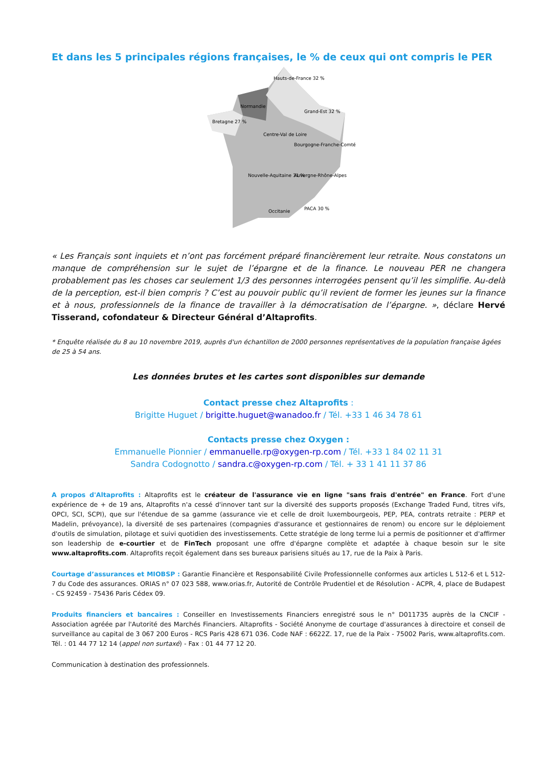Et dans les 5 principales régions françaises, le % de ceux qui ont compris le PER
Hauts-de-France 32 %
Normandie
Grand-Est 32 %
Bretagne 27 %
Centre-Val de Loire
Bourgogne-Franche-Comté
Nouvelle-Aquitaine 31 %
Auvergne-Rhône-Alpes
Occitanie
PACA 30 %
« Les Français sont inquiets et n’ont pas forcément préparé financièrement leur retraite. Nous constatons un manque de compréhension sur le sujet de l’épargne et de la finance. Le nouveau PER ne changera probablement pas les choses car seulement 1/3 des personnes interrogées pensent qu’il les simplifie. Au-delà de la perception, est-il bien compris ? C’est au pouvoir public qu’il revient de former les jeunes sur la finance et à nous, professionnels de la finance de travailler à la démocratisation de l’épargne. », déclare Hervé Tisserand, cofondateur & Directeur Général d’Altaprofits.
* Enquête réalisée du 8 au 10 novembre 2019, auprès d'un échantillon de 2000 personnes représentatives de la population française âgées de 25 à 54 ans.
Les données brutes et les cartes sont disponibles sur demande
Contact presse chez Altaprofits :
Brigitte Huguet / brigitte.huguet@wanadoo.fr / Tél. +33 1 46 34 78 61
Contacts presse chez Oxygen :
Emmanuelle Pionnier / emmanuelle.rp@oxygen-rp.com / Tél. +33 1 84 02 11 31
Sandra Codognotto / sandra.c@oxygen-rp.com / Tél. + 33 1 41 11 37 86
A propos d'Altaprofits : Altaprofits est le créateur de l'assurance vie en ligne "sans frais d'entrée" en France. Fort d'une expérience de + de 19 ans, Altaprofits n'a cessé d'innover tant sur la diversité des supports proposés (Exchange Traded Fund, titres vifs, OPCI, SCI, SCPI), que sur l'étendue de sa gamme (assurance vie et celle de droit luxembourgeois, PEP, PEA, contrats retraite : PERP et Madelin, prévoyance), la diversité de ses partenaires (compagnies d'assurance et gestionnaires de renom) ou encore sur le déploiement d'outils de simulation, pilotage et suivi quotidien des investissements. Cette stratégie de long terme lui a permis de positionner et d'affirmer son leadership de e-courtier et de FinTech proposant une offre d'épargne complète et adaptée à chaque besoin sur le site www.altaprofits.com. Altaprofits reçoit également dans ses bureaux parisiens situés au 17, rue de la Paix à Paris.
Courtage d’assurances et MIOBSP : Garantie Financière et Responsabilité Civile Professionnelle conformes aux articles L 512-6 et L 512-7 du Code des assurances. ORIAS n° 07 023 588, www.orias.fr, Autorité de Contrôle Prudentiel et de Résolution - ACPR, 4, place de Budapest - CS 92459 - 75436 Paris Cédex 09.
Produits financiers et bancaires : Conseiller en Investissements Financiers enregistré sous le n° D011735 auprès de la CNCIF - Association agréée par l'Autorité des Marchés Financiers. Altaprofits - Société Anonyme de courtage d'assurances à directoire et conseil de surveillance au capital de 3 067 200 Euros - RCS Paris 428 671 036. Code NAF : 6622Z. 17, rue de la Paix - 75002 Paris, www.altaprofits.com. Tél. : 01 44 77 12 14 (appel non surtaxé) - Fax : 01 44 77 12 20.
Communication à destination des professionnels.